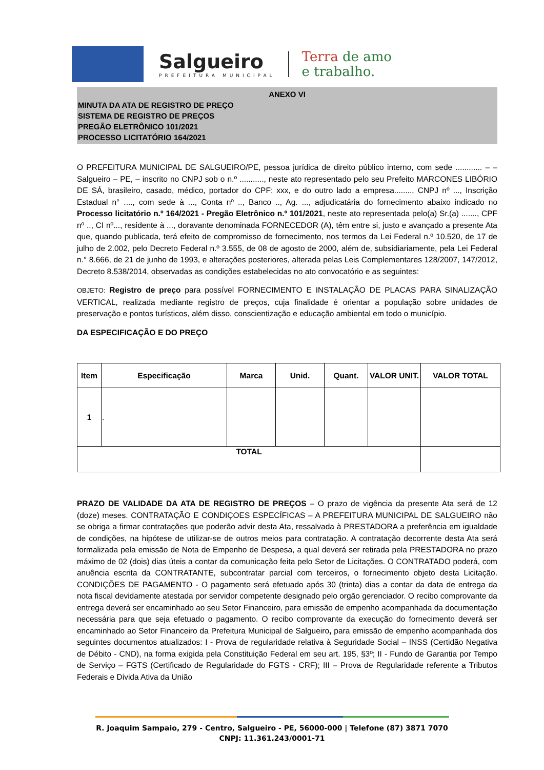Salgueiro
PREFEITURA MUNICIPAL
Terra de amo
e trabalho.
ANEXO VI
MINUTA DA ATA DE REGISTRO DE PREÇO
SISTEMA DE REGISTRO DE PREÇOS
PREGÃO ELETRÔNICO 101/2021
PROCESSO LICITATÓRIO 164/2021
O PREFEITURA MUNICIPAL DE SALGUEIRO/PE, pessoa jurídica de direito público interno, com sede ............ – – Salgueiro – PE, – inscrito no CNPJ sob o n.º ..........., neste ato representado pelo seu Prefeito MARCONES LIBÓRIO DE SÁ, brasileiro, casado, médico, portador do CPF: xxx, e do outro lado a empresa........, CNPJ nº ..., Inscrição Estadual n° ...., com sede à ..., Conta nº .., Banco .., Ag. ..., adjudicatária do fornecimento abaixo indicado no Processo licitatório n.º 164/2021 - Pregão Eletrônico n.º 101/2021, neste ato representada pelo(a) Sr.(a) ......., CPF nº .., CI nº..., residente à ..., doravante denominada FORNECEDOR (A), têm entre si, justo e avançado a presente Ata que, quando publicada, terá efeito de compromisso de fornecimento, nos termos da Lei Federal n.º 10.520, de 17 de julho de 2.002, pelo Decreto Federal n.º 3.555, de 08 de agosto de 2000, além de, subsidiariamente, pela Lei Federal n.° 8.666, de 21 de junho de 1993, e alterações posteriores, alterada pelas Leis Complementares 128/2007, 147/2012, Decreto 8.538/2014, observadas as condições estabelecidas no ato convocatório e as seguintes:
OBJETO: Registro de preço para possível FORNECIMENTO E INSTALAÇÃO DE PLACAS PARA SINALIZAÇÃO VERTICAL, realizada mediante registro de preços, cuja finalidade é orientar a população sobre unidades de preservação e pontos turísticos, além disso, conscientização e educação ambiental em todo o município.
DA ESPECIFICAÇÃO E DO PREÇO
| Item | Especificação | Marca | Unid. | Quant. | VALOR UNIT. | VALOR TOTAL |
| --- | --- | --- | --- | --- | --- | --- |
| 1 | . | | | | | |
| TOTAL | | | | | | |
PRAZO DE VALIDADE DA ATA DE REGISTRO DE PREÇOS – O prazo de vigência da presente Ata será de 12 (doze) meses. CONTRATAÇÃO E CONDIÇOES ESPECÍFICAS – A PREFEITURA MUNICIPAL DE SALGUEIRO não se obriga a firmar contratações que poderão advir desta Ata, ressalvada à PRESTADORA a preferência em igualdade de condições, na hipótese de utilizar-se de outros meios para contratação. A contratação decorrente desta Ata será formalizada pela emissão de Nota de Empenho de Despesa, a qual deverá ser retirada pela PRESTADORA no prazo máximo de 02 (dois) dias úteis a contar da comunicação feita pelo Setor de Licitações. O CONTRATADO poderá, com anuência escrita da CONTRATANTE, subcontratar parcial com terceiros, o fornecimento objeto desta Licitação. CONDIÇÕES DE PAGAMENTO - O pagamento será efetuado após 30 (trinta) dias a contar da data de entrega da nota fiscal devidamente atestada por servidor competente designado pelo orgão gerenciador. O recibo comprovante da entrega deverá ser encaminhado ao seu Setor Financeiro, para emissão de empenho acompanhada da documentação necessária para que seja efetuado o pagamento. O recibo comprovante da execução do fornecimento deverá ser encaminhado ao Setor Financeiro da Prefeitura Municipal de Salgueiro, para emissão de empenho acompanhada dos seguintes documentos atualizados: I - Prova de regularidade relativa à Seguridade Social – INSS (Certidão Negativa de Débito - CND), na forma exigida pela Constituição Federal em seu art. 195, §3º; II - Fundo de Garantia por Tempo de Serviço – FGTS (Certificado de Regularidade do FGTS - CRF); III – Prova de Regularidade referente a Tributos Federais e Divida Ativa da União
R. Joaquim Sampaio, 279 - Centro, Salgueiro - PE, 56000-000 | Telefone (87) 3871 7070
CNPJ: 11.361.243/0001-71